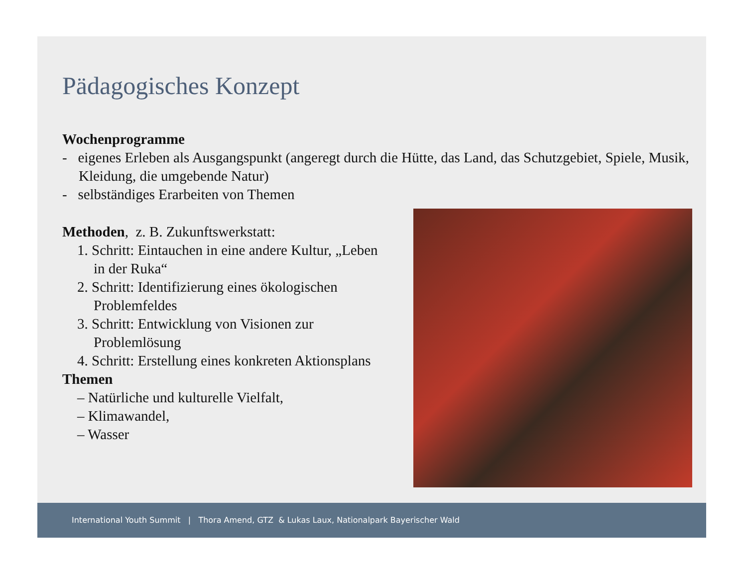Pädagogisches Konzept
Wochenprogramme
- eigenes Erleben als Ausgangspunkt (angeregt durch die Hütte, das Land, das Schutzgebiet, Spiele, Musik, Kleidung, die umgebende Natur)
- selbständiges Erarbeiten von Themen
Methoden, z. B. Zukunftswerkstatt:
1. Schritt: Eintauchen in eine andere Kultur, „Leben in der Ruka“
2. Schritt: Identifizierung eines ökologischen Problemfeldes
3. Schritt: Entwicklung von Visionen zur Problemlösung
4. Schritt: Erstellung eines konkreten Aktionsplans
Themen
– Natürliche und kulturelle Vielfalt,
– Klimawandel,
– Wasser
International Youth Summit | Thora Amend, GTZ & Lukas Laux, Nationalpark Bayerischer Wald